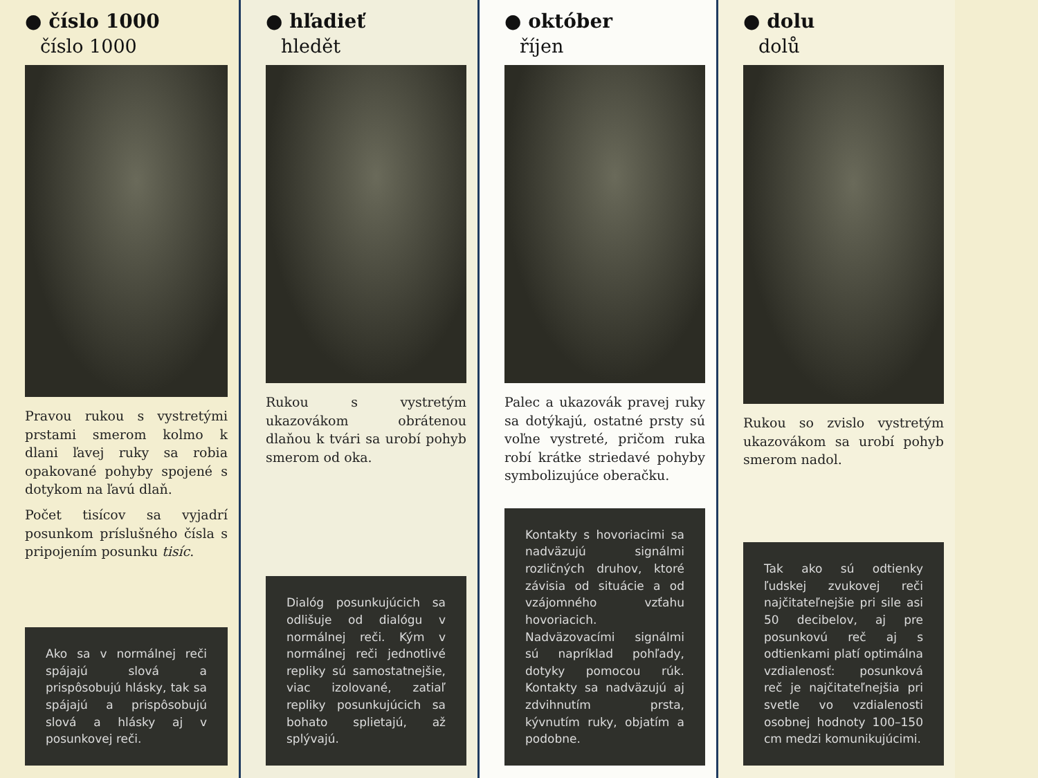● číslo 1000
číslo 1000
Pravou rukou s vystretými prstami smerom kolmo k dlani ľavej ruky sa robia opakované pohyby spojené s dotykom na ľavú dlaň.
Počet tisícov sa vyjadrí posunkom príslušného čísla s pripojením posunku tisíc.
Ako sa v normálnej reči spájajú slová a prispôsobujú hlásky, tak sa spájajú a prispôsobujú slová a hlásky aj v posunkovej reči.
● hľadieť
hledět
Rukou s vystretým ukazovákom obrátenou dlaňou k tvári sa urobí pohyb smerom od oka.
Dialóg posunkujúcich sa odlišuje od dialógu v normálnej reči. Kým v normálnej reči jednotlivé repliky sú samostatnejšie, viac izolované, zatiaľ repliky posunkujúcich sa bohato splietajú, až splývajú.
● október
říjen
Palec a ukazovák pravej ruky sa dotýkajú, ostatné prsty sú voľne vystreté, pričom ruka robí krátke striedavé pohyby symbolizujúce oberačku.
Kontakty s hovoriacimi sa nadväzujú signálmi rozličných druhov, ktoré závisia od situácie a od vzájomného vzťahu hovoriacich. Nadväzovacími signálmi sú napríklad pohľady, dotyky pomocou rúk. Kontakty sa nadväzujú aj zdvihnutím prsta, kývnutím ruky, objatím a podobne.
● dolu
dolů
Rukou so zvislo vystretým ukazovákom sa urobí pohyb smerom nadol.
Tak ako sú odtienky ľudskej zvukovej reči najčitateľnejšie pri sile asi 50 decibelov, aj pre posunkovú reč aj s odtienkami platí optimálna vzdialenosť: posunková reč je najčitateľnejšia pri svetle vo vzdialenosti osobnej hodnoty 100–150 cm medzi komunikujúcimi.